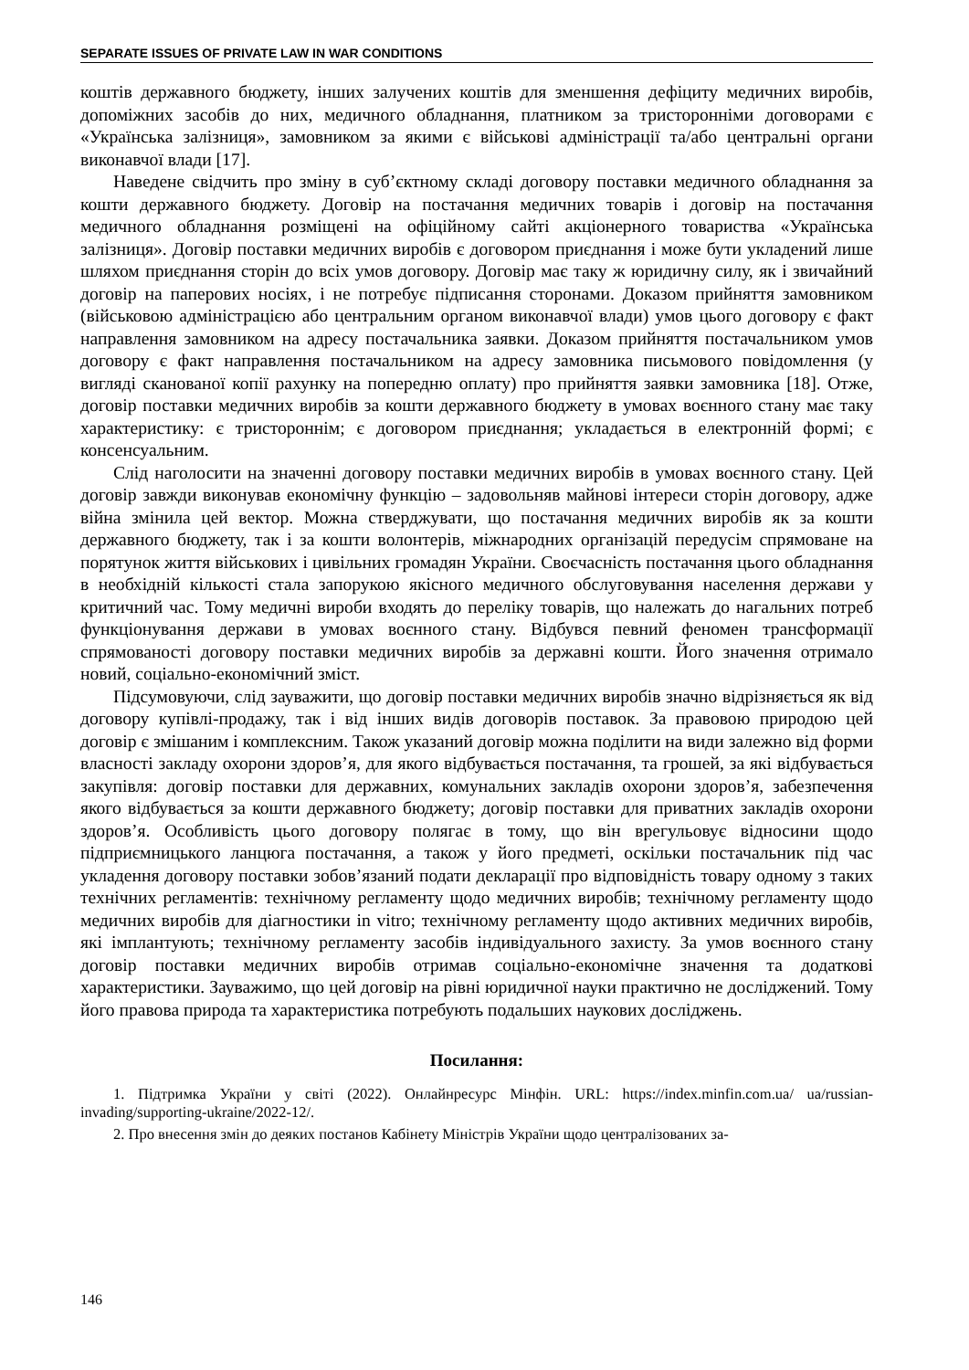SEPARATE ISSUES OF PRIVATE LAW IN WAR CONDITIONS
коштів державного бюджету, інших залучених коштів для зменшення дефіциту медичних виробів, допоміжних засобів до них, медичного обладнання, платником за тристоронніми договорами є «Українська залізниця», замовником за якими є військові адміністрації та/або центральні органи виконавчої влади [17].
Наведене свідчить про зміну в суб’єктному складі договору поставки медичного обладнання за кошти державного бюджету. Договір на постачання медичних товарів і договір на постачання медичного обладнання розміщені на офіційному сайті акціонерного товариства «Українська залізниця». Договір поставки медичних виробів є договором приєднання і може бути укладений лише шляхом приєднання сторін до всіх умов договору. Договір має таку ж юридичну силу, як і звичайний договір на паперових носіях, і не потребує підписання сторонами. Доказом прийняття замовником (військовою адміністрацією або центральним органом виконавчої влади) умов цього договору є факт направлення замовником на адресу постачальника заявки. Доказом прийняття постачальником умов договору є факт направлення постачальником на адресу замовника письмового повідомлення (у вигляді сканованої копії рахунку на попередню оплату) про прийняття заявки замовника [18]. Отже, договір поставки медичних виробів за кошти державного бюджету в умовах воєнного стану має таку характеристику: є тристороннім; є договором приєднання; укладається в електронній формі; є консенсуальним.
Слід наголосити на значенні договору поставки медичних виробів в умовах воєнного стану. Цей договір завжди виконував економічну функцію – задовольняв майнові інтереси сторін договору, адже війна змінила цей вектор. Можна стверджувати, що постачання медичних виробів як за кошти державного бюджету, так і за кошти волонтерів, міжнародних організацій передусім спрямоване на порятунок життя військових і цивільних громадян України. Своєчасність постачання цього обладнання в необхідній кількості стала запорукою якісного медичного обслуговування населення держави у критичний час. Тому медичні вироби входять до переліку товарів, що належать до нагальних потреб функціонування держави в умовах воєнного стану. Відбувся певний феномен трансформації спрямованості договору поставки медичних виробів за державні кошти. Його значення отримало новий, соціально-економічний зміст.
Підсумовуючи, слід зауважити, що договір поставки медичних виробів значно відрізняється як від договору купівлі-продажу, так і від інших видів договорів поставок. За правовою природою цей договір є змішаним і комплексним. Також указаний договір можна поділити на види залежно від форми власності закладу охорони здоров’я, для якого відбувається постачання, та грошей, за які відбувається закупівля: договір поставки для державних, комунальних закладів охорони здоров’я, забезпечення якого відбувається за кошти державного бюджету; договір поставки для приватних закладів охорони здоров’я. Особливість цього договору полягає в тому, що він врегульовує відносини щодо підприємницького ланцюга постачання, а також у його предметі, оскільки постачальник під час укладення договору поставки зобов’язаний подати декларації про відповідність товару одному з таких технічних регламентів: технічному регламенту щодо медичних виробів; технічному регламенту щодо медичних виробів для діагностики in vitro; технічному регламенту щодо активних медичних виробів, які імплантують; технічному регламенту засобів індивідуального захисту. За умов воєнного стану договір поставки медичних виробів отримав соціально-економічне значення та додаткові характеристики. Зауважимо, що цей договір на рівні юридичної науки практично не досліджений. Тому його правова природа та характеристика потребують подальших наукових досліджень.
Посилання:
1. Підтримка України у світі (2022). Онлайнресурс Мінфін. URL: https://index.minfin.com.ua/ ua/russian-invading/supporting-ukraine/2022-12/.
2. Про внесення змін до деяких постанов Кабінету Міністрів України щодо централізованих за-
146